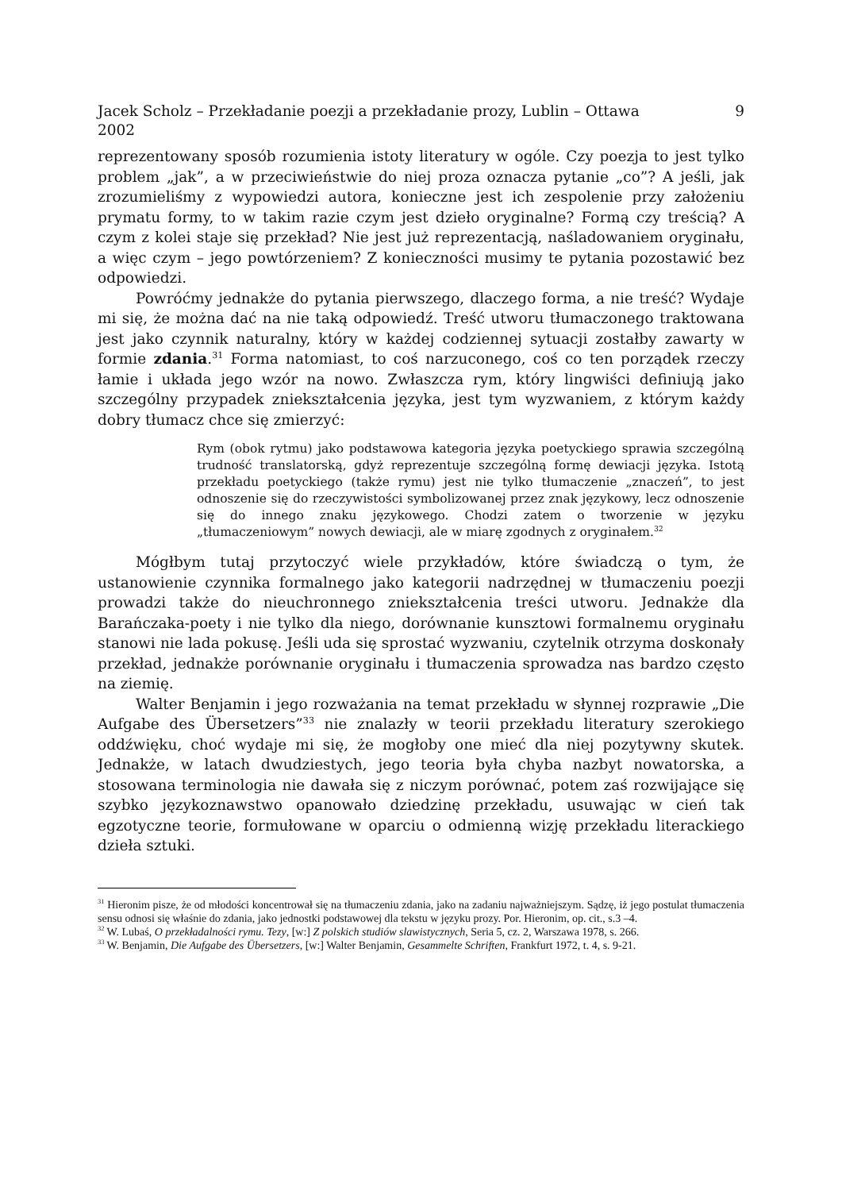Jacek Scholz – Przekładanie poezji a przekładanie prozy, Lublin – Ottawa
2002 9
reprezentowany sposób rozumienia istoty literatury w ogóle. Czy poezja to jest tylko problem „jak”, a w przeciwieństwie do niej proza oznacza pytanie „co”? A jeśli, jak zrozumieliśmy z wypowiedzi autora, konieczne jest ich zespolenie przy założeniu prymatu formy, to w takim razie czym jest dzieło oryginalne? Formą czy treścią? A czym z kolei staje się przekład? Nie jest już reprezentacją, naśladowaniem oryginału, a więc czym – jego powtórzeniem? Z konieczności musimy te pytania pozostawić bez odpowiedzi.
Powróćmy jednakże do pytania pierwszego, dlaczego forma, a nie treść? Wydaje mi się, że można dać na nie taką odpowiedź. Treść utworu tłumaczonego traktowana jest jako czynnik naturalny, który w każdej codziennej sytuacji zostałby zawarty w formie zdania.<sup>31</sup> Forma natomiast, to coś narzuconego, coś co ten porządek rzeczy łamie i układa jego wzór na nowo. Zwłaszcza rym, który lingwiści definiują jako szczególny przypadek zniekształcenia języka, jest tym wyzwaniem, z którym każdy dobry tłumacz chce się zmierzyć:
Rym (obok rytmu) jako podstawowa kategoria języka poetyckiego sprawia szczególną trudność translatorską, gdyż reprezentuje szczególną formę dewiacji języka. Istotą przekładu poetyckiego (także rymu) jest nie tylko tłumaczenie „znaczeń”, to jest odnoszenie się do rzeczywistości symbolizowanej przez znak językowy, lecz odnoszenie się do innego znaku językowego. Chodzi zatem o tworzenie w języku „tłumaczeniowym” nowych dewiacji, ale w miarę zgodnych z oryginałem.<sup>32</sup>
Mógłbym tutaj przytoczyć wiele przykładów, które świadczą o tym, że ustanowienie czynnika formalnego jako kategorii nadrzędnej w tłumaczeniu poezji prowadzi także do nieuchronnego zniekształcenia treści utworu. Jednakże dla Barańczaka-poety i nie tylko dla niego, dorównanie kunsztowi formalnemu oryginału stanowi nie lada pokusę. Jeśli uda się sprostać wyzwaniu, czytelnik otrzyma doskonały przekład, jednakże porównanie oryginału i tłumaczenia sprowadza nas bardzo często na ziemię.
Walter Benjamin i jego rozważania na temat przekładu w słynnej rozprawie „Die Aufgabe des Übersetzers”<sup>33</sup> nie znalazły w teorii przekładu literatury szerokiego oddźwięku, choć wydaje mi się, że mogłoby one mieć dla niej pozytywny skutek. Jednakże, w latach dwudziestych, jego teoria była chyba nazbyt nowatorska, a stosowana terminologia nie dawała się z niczym porównać, potem zaś rozwijające się szybko językoznawstwo opanowało dziedzinę przekładu, usuwając w cień tak egzotyczne teorie, formułowane w oparciu o odmienną wizję przekładu literackiego dzieła sztuki.
<sup>31</sup> Hieronim pisze, że od młodości koncentrował się na tłumaczeniu zdania, jako na zadaniu najważniejszym. Sądzę, iż jego postulat tłumaczenia sensu odnosi się właśnie do zdania, jako jednostki podstawowej dla tekstu w języku prozy. Por. Hieronim, op. cit., s.3 –4.
<sup>32</sup> W. Lubaś, O przekładalności rymu. Tezy, [w:] Z polskich studiów slawistycznych, Seria 5, cz. 2, Warszawa 1978, s. 266.
<sup>33</sup> W. Benjamin, Die Aufgabe des Übersetzers, [w:] Walter Benjamin, Gesammelte Schriften, Frankfurt 1972, t. 4, s. 9-21.